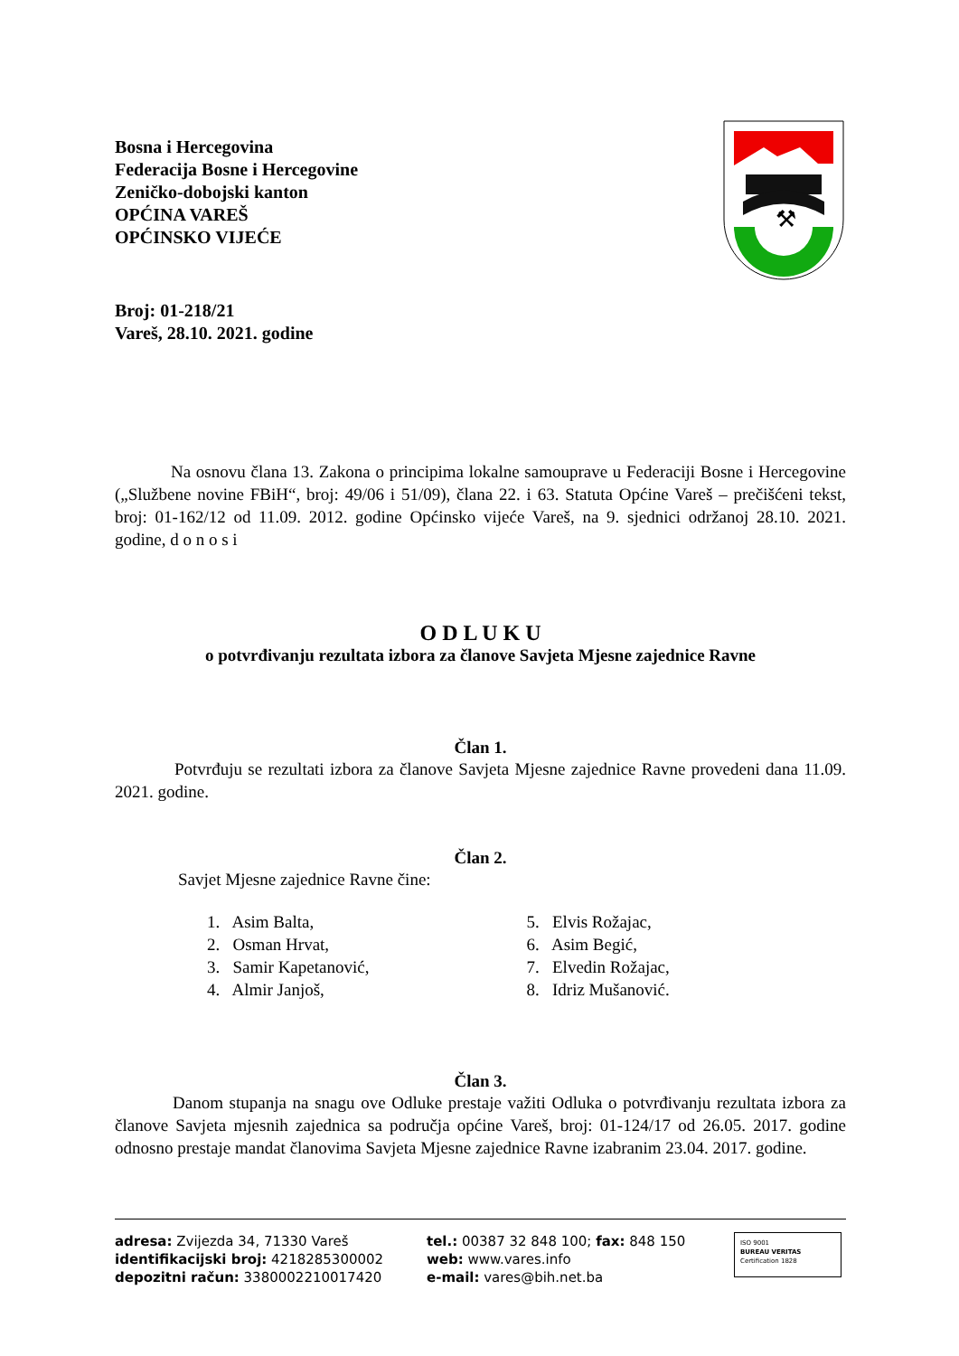⚒
Bosna i Hercegovina
Federacija Bosne i Hercegovine
Zeničko-dobojski kanton
OPĆINA VAREŠ
OPĆINSKO VIJEĆE
Broj: 01-218/21
Vareš, 28.10. 2021. godine
Na osnovu člana 13. Zakona o principima lokalne samouprave u Federaciji Bosne i Hercegovine („Službene novine FBiH“, broj: 49/06 i 51/09), člana 22. i 63. Statuta Općine Vareš – prečišćeni tekst, broj: 01-162/12 od 11.09. 2012. godine Općinsko vijeće Vareš, na 9. sjednici održanoj 28.10. 2021. godine, d o n o s i
O D L U K U
o potvrđivanju rezultata izbora za članove Savjeta Mjesne zajednice Ravne
Član 1.
Potvrđuju se rezultati izbora za članove Savjeta Mjesne zajednice Ravne provedeni dana 11.09. 2021. godine.
Član 2.
Savjet Mjesne zajednice Ravne čine:
1. Asim Balta,
2. Osman Hrvat,
3. Samir Kapetanović,
4. Almir Janjoš,
5. Elvis Rožajac,
6. Asim Begić,
7. Elvedin Rožajac,
8. Idriz Mušanović.
Član 3.
Danom stupanja na snagu ove Odluke prestaje važiti Odluka o potvrđivanju rezultata izbora za članove Savjeta mjesnih zajednica sa područja općine Vareš, broj: 01-124/17 od 26.05. 2017. godine odnosno prestaje mandat članovima Savjeta Mjesne zajednice Ravne izabranim 23.04. 2017. godine.
adresa: Zvijezda 34, 71330 Vareš
identifikacijski broj: 4218285300002
depozitni račun: 3380002210017420
tel.: 00387 32 848 100; fax: 848 150
web: www.vares.info
e-mail: vares@bih.net.ba
ISO 9001
BUREAU VERITAS
Certification 1828